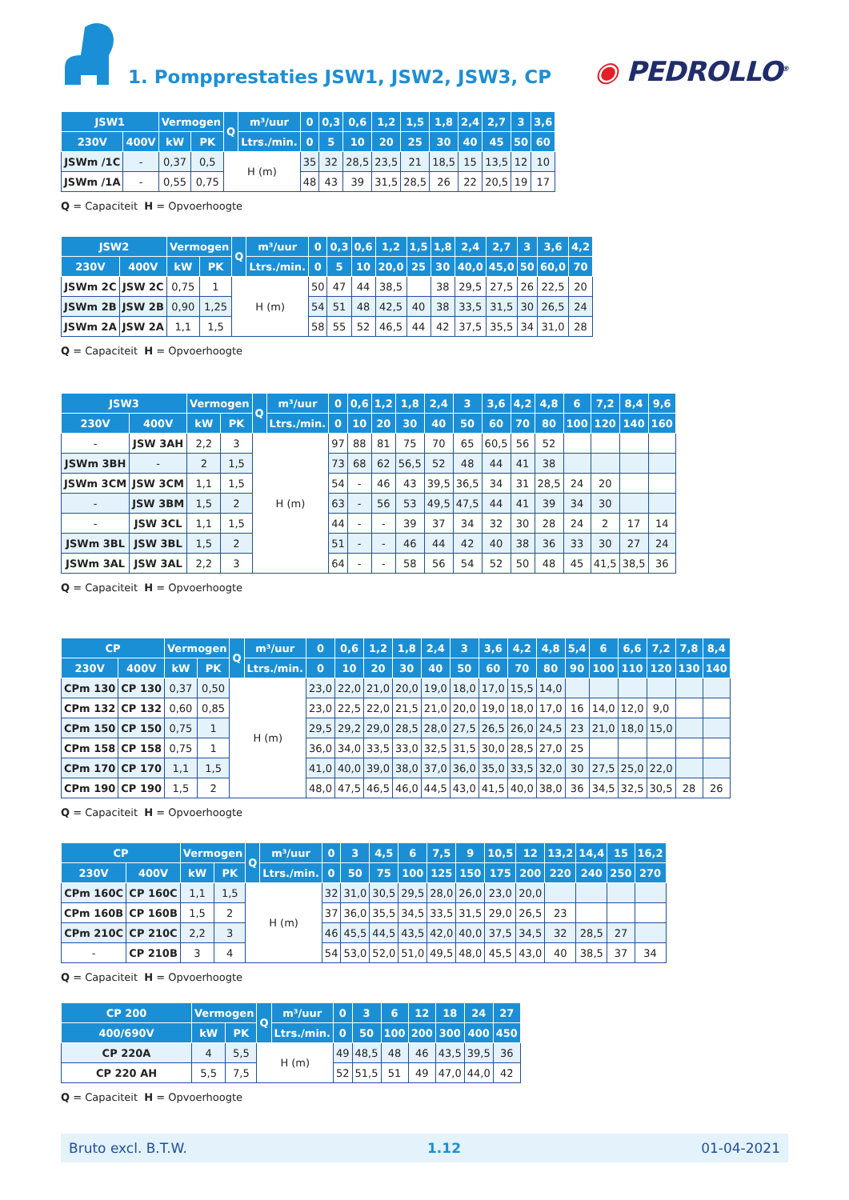1. Pompprestaties JSW1, JSW2, JSW3, CP
◉ PEDROLLO<sup>®</sup>
| JSW1 | | Vermogen | | Q | m³/uur | 0 | 0,3 | 0,6 | 1,2 | 1,5 | 1,8 | 2,4 | 2,7 | 3 | 3,6 |
| --- | --- | --- | --- | --- | --- | --- | --- | --- | --- | --- | --- | --- | --- | --- | --- |
| 230V | 400V | kW | PK | | Ltrs./min. | 0 | 5 | 10 | 20 | 25 | 30 | 40 | 45 | 50 | 60 |
| JSWm /1C | - | 0,37 | 0,5 | H (m) | | 35 | 32 | 28,5 | 23,5 | 21 | 18,5 | 15 | 13,5 | 12 | 10 |
| JSWm /1A | - | 0,55 | 0,75 | | | 48 | 43 | 39 | 31,5 | 28,5 | 26 | 22 | 20,5 | 19 | 17 |
Q = Capaciteit H = Opvoerhoogte
| JSW2 | | Vermogen | | Q | m³/uur | 0 | 0,3 | 0,6 | 1,2 | 1,5 | 1,8 | 2,4 | 2,7 | 3 | 3,6 | 4,2 |
| --- | --- | --- | --- | --- | --- | --- | --- | --- | --- | --- | --- | --- | --- | --- | --- | --- |
| 230V | 400V | kW | PK | | Ltrs./min. | 0 | 5 | 10 | 20,0 | 25 | 30 | 40,0 | 45,0 | 50 | 60,0 | 70 |
| JSWm 2C | JSW 2C | 0,75 | 1 | H (m) | | 50 | 47 | 44 | 38,5 | | 38 | 29,5 | 27,5 | 26 | 22,5 | 20 |
| JSWm 2B | JSW 2B | 0,90 | 1,25 | | | 54 | 51 | 48 | 42,5 | 40 | 38 | 33,5 | 31,5 | 30 | 26,5 | 24 |
| JSWm 2A | JSW 2A | 1,1 | 1,5 | | | 58 | 55 | 52 | 46,5 | 44 | 42 | 37,5 | 35,5 | 34 | 31,0 | 28 |
Q = Capaciteit H = Opvoerhoogte
| JSW3 | | Vermogen | | Q | m³/uur | 0 | 0,6 | 1,2 | 1,8 | 2,4 | 3 | 3,6 | 4,2 | 4,8 | 6 | 7,2 | 8,4 | 9,6 |
| --- | --- | --- | --- | --- | --- | --- | --- | --- | --- | --- | --- | --- | --- | --- | --- | --- | --- | --- |
| 230V | 400V | kW | PK | | Ltrs./min. | 0 | 10 | 20 | 30 | 40 | 50 | 60 | 70 | 80 | 100 | 120 | 140 | 160 |
| - | JSW 3AH | 2,2 | 3 | H (m) | | 97 | 88 | 81 | 75 | 70 | 65 | 60,5 | 56 | 52 | | | | |
| JSWm 3BH | - | 2 | 1,5 | | | 73 | 68 | 62 | 56,5 | 52 | 48 | 44 | 41 | 38 | | | | |
| JSWm 3CM | JSW 3CM | 1,1 | 1,5 | | | 54 | - | 46 | 43 | 39,5 | 36,5 | 34 | 31 | 28,5 | 24 | 20 | | |
| - | JSW 3BM | 1,5 | 2 | | | 63 | - | 56 | 53 | 49,5 | 47,5 | 44 | 41 | 39 | 34 | 30 | | |
| - | JSW 3CL | 1,1 | 1,5 | | | 44 | - | - | 39 | 37 | 34 | 32 | 30 | 28 | 24 | 2 | 17 | 14 |
| JSWm 3BL | JSW 3BL | 1,5 | 2 | | | 51 | - | - | 46 | 44 | 42 | 40 | 38 | 36 | 33 | 30 | 27 | 24 |
| JSWm 3AL | JSW 3AL | 2,2 | 3 | | | 64 | - | - | 58 | 56 | 54 | 52 | 50 | 48 | 45 | 41,5 | 38,5 | 36 |
Q = Capaciteit H = Opvoerhoogte
| CP | | Vermogen | | Q | m³/uur | 0 | 0,6 | 1,2 | 1,8 | 2,4 | 3 | 3,6 | 4,2 | 4,8 | 5,4 | 6 | 6,6 | 7,2 | 7,8 | 8,4 |
| --- | --- | --- | --- | --- | --- | --- | --- | --- | --- | --- | --- | --- | --- | --- | --- | --- | --- | --- | --- | --- |
| 230V | 400V | kW | PK | | Ltrs./min. | 0 | 10 | 20 | 30 | 40 | 50 | 60 | 70 | 80 | 90 | 100 | 110 | 120 | 130 | 140 |
| CPm 130 | CP 130 | 0,37 | 0,50 | H (m) | | 23,0 | 22,0 | 21,0 | 20,0 | 19,0 | 18,0 | 17,0 | 15,5 | 14,0 | | | | | | |
| CPm 132 | CP 132 | 0,60 | 0,85 | | | 23,0 | 22,5 | 22,0 | 21,5 | 21,0 | 20,0 | 19,0 | 18,0 | 17,0 | 16 | 14,0 | 12,0 | 9,0 | | |
| CPm 150 | CP 150 | 0,75 | 1 | | | 29,5 | 29,2 | 29,0 | 28,5 | 28,0 | 27,5 | 26,5 | 26,0 | 24,5 | 23 | 21,0 | 18,0 | 15,0 | | |
| CPm 158 | CP 158 | 0,75 | 1 | | | 36,0 | 34,0 | 33,5 | 33,0 | 32,5 | 31,5 | 30,0 | 28,5 | 27,0 | 25 | | | | | |
| CPm 170 | CP 170 | 1,1 | 1,5 | | | 41,0 | 40,0 | 39,0 | 38,0 | 37,0 | 36,0 | 35,0 | 33,5 | 32,0 | 30 | 27,5 | 25,0 | 22,0 | | |
| CPm 190 | CP 190 | 1,5 | 2 | | | 48,0 | 47,5 | 46,5 | 46,0 | 44,5 | 43,0 | 41,5 | 40,0 | 38,0 | 36 | 34,5 | 32,5 | 30,5 | 28 | 26 |
Q = Capaciteit H = Opvoerhoogte
| CP | | Vermogen | | Q | m³/uur | 0 | 3 | 4,5 | 6 | 7,5 | 9 | 10,5 | 12 | 13,2 | 14,4 | 15 | 16,2 |
| --- | --- | --- | --- | --- | --- | --- | --- | --- | --- | --- | --- | --- | --- | --- | --- | --- | --- |
| 230V | 400V | kW | PK | | Ltrs./min. | 0 | 50 | 75 | 100 | 125 | 150 | 175 | 200 | 220 | 240 | 250 | 270 |
| CPm 160C | CP 160C | 1,1 | 1,5 | H (m) | | 32 | 31,0 | 30,5 | 29,5 | 28,0 | 26,0 | 23,0 | 20,0 | | | | |
| CPm 160B | CP 160B | 1,5 | 2 | | | 37 | 36,0 | 35,5 | 34,5 | 33,5 | 31,5 | 29,0 | 26,5 | 23 | | | |
| CPm 210C | CP 210C | 2,2 | 3 | | | 46 | 45,5 | 44,5 | 43,5 | 42,0 | 40,0 | 37,5 | 34,5 | 32 | 28,5 | 27 | |
| - | CP 210B | 3 | 4 | | | 54 | 53,0 | 52,0 | 51,0 | 49,5 | 48,0 | 45,5 | 43,0 | 40 | 38,5 | 37 | 34 |
Q = Capaciteit H = Opvoerhoogte
| CP 200 | Vermogen | | Q | m³/uur | 0 | 3 | 6 | 12 | 18 | 24 | 27 |
| --- | --- | --- | --- | --- | --- | --- | --- | --- | --- | --- | --- |
| 400/690V | kW | PK | | Ltrs./min. | 0 | 50 | 100 | 200 | 300 | 400 | 450 |
| CP 220A | 4 | 5,5 | H (m) | | 49 | 48,5 | 48 | 46 | 43,5 | 39,5 | 36 |
| CP 220 AH | 5,5 | 7,5 | | | 52 | 51,5 | 51 | 49 | 47,0 | 44,0 | 42 |
Q = Capaciteit H = Opvoerhoogte
Bruto excl. B.T.W. 1.12 01-04-2021